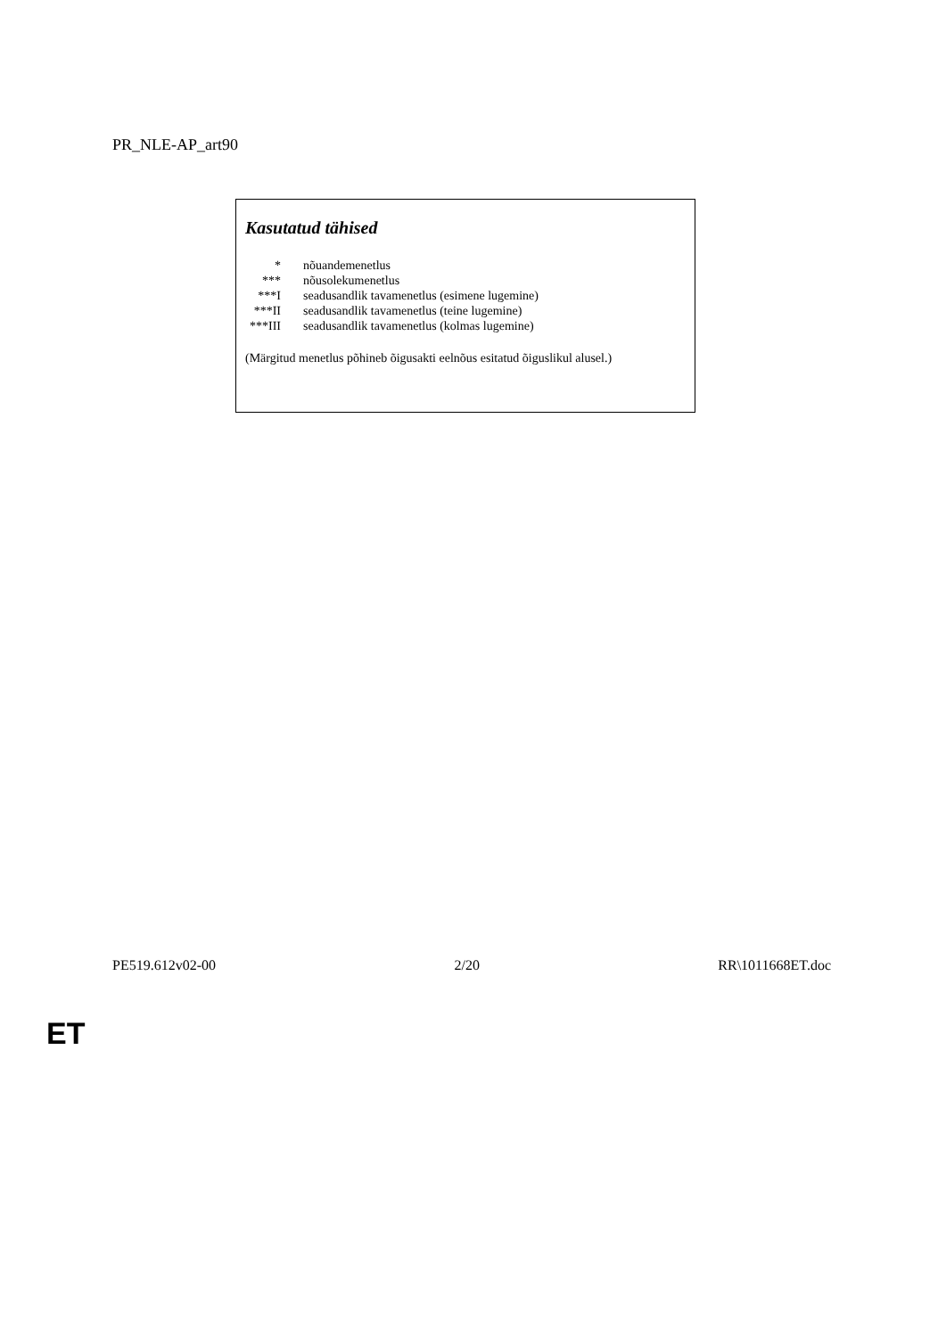PR_NLE-AP_art90
Kasutatud tähised
| * | nõuandemenetlus |
| *** | nõusolekumenetlus |
| ***I | seadusandlik tavamenetlus (esimene lugemine) |
| ***II | seadusandlik tavamenetlus (teine lugemine) |
| ***III | seadusandlik tavamenetlus (kolmas lugemine) |
(Märgitud menetlus põhineb õigusakti eelnõus esitatud õiguslikul alusel.)
PE519.612v02-00 2/20 RR\1011668ET.doc
ET